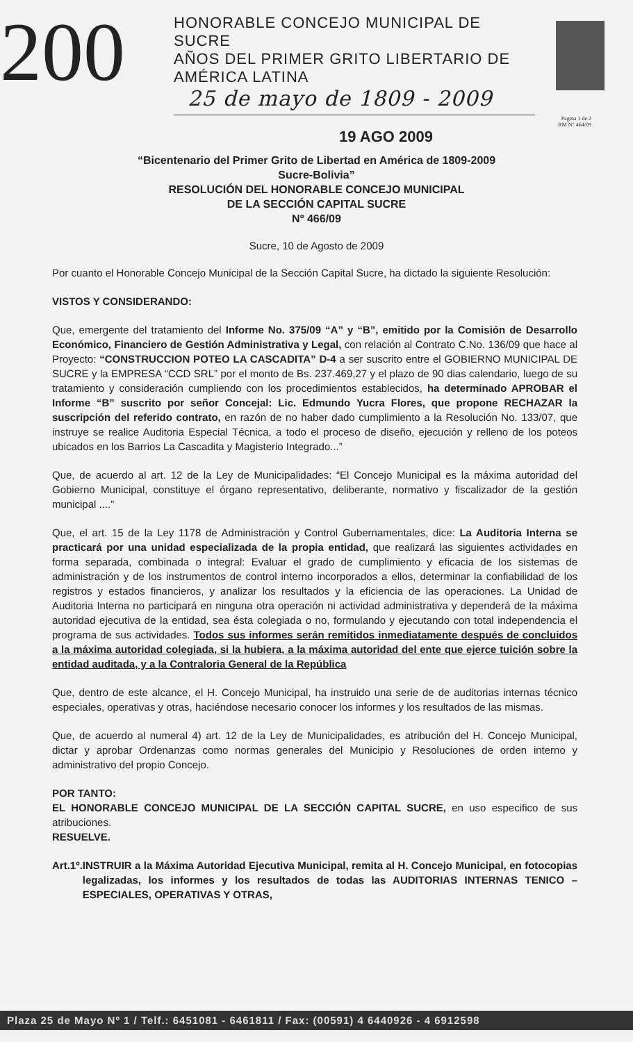200
HONORABLE CONCEJO MUNICIPAL DE SUCRE
AÑOS DEL PRIMER GRITO LIBERTARIO DE AMÉRICA LATINA
25 de mayo de 1809 - 2009
Pagina 1 de 2
RM N° 464/09
19 AGO 2009
“Bicentenario del Primer Grito de Libertad en América de 1809-2009
Sucre-Bolivia”
RESOLUCIÓN DEL HONORABLE CONCEJO MUNICIPAL
DE LA SECCIÓN CAPITAL SUCRE
Nº 466/09
Sucre, 10 de Agosto de 2009
Por cuanto el Honorable Concejo Municipal de la Sección Capital Sucre, ha dictado la siguiente Resolución:
VISTOS Y CONSIDERANDO:
Que, emergente del tratamiento del Informe No. 375/09 “A” y “B”, emitido por la Comisión de Desarrollo Económico, Financiero de Gestión Administrativa y Legal, con relación al Contrato C.No. 136/09 que hace al Proyecto: “CONSTRUCCION POTEO LA CASCADITA” D-4 a ser suscrito entre el GOBIERNO MUNICIPAL DE SUCRE y la EMPRESA “CCD SRL” por el monto de Bs. 237.469,27 y el plazo de 90 dias calendario, luego de su tratamiento y consideración cumpliendo con los procedimientos establecidos, ha determinado APROBAR el Informe “B” suscrito por señor Concejal: Lic. Edmundo Yucra Flores, que propone RECHAZAR la suscripción del referido contrato, en razón de no haber dado cumplimiento a la Resolución No. 133/07, que instruye se realice Auditoria Especial Técnica, a todo el proceso de diseño, ejecución y relleno de los poteos ubicados en los Barrios La Cascadita y Magisterio Integrado...”
Que, de acuerdo al art. 12 de la Ley de Municipalidades: “El Concejo Municipal es la máxima autoridad del Gobierno Municipal, constituye el órgano representativo, deliberante, normativo y fiscalizador de la gestión municipal ....”
Que, el art. 15 de la Ley 1178 de Administración y Control Gubernamentales, dice: La Auditoria Interna se practicará por una unidad especializada de la propia entidad, que realizará las siguientes actividades en forma separada, combinada o integral: Evaluar el grado de cumplimiento y eficacia de los sistemas de administración y de los instrumentos de control interno incorporados a ellos, determinar la confiabilidad de los registros y estados financieros, y analizar los resultados y la eficiencia de las operaciones. La Unidad de Auditoria Interna no participará en ninguna otra operación ni actividad administrativa y dependerá de la máxima autoridad ejecutiva de la entidad, sea ésta colegiada o no, formulando y ejecutando con total independencia el programa de sus actividades. Todos sus informes serán remitidos inmediatamente después de concluidos a la máxima autoridad colegiada, si la hubiera, a la máxima autoridad del ente que ejerce tuición sobre la entidad auditada, y a la Contraloria General de la República
Que, dentro de este alcance, el H. Concejo Municipal, ha instruido una serie de de auditorias internas técnico especiales, operativas y otras, haciéndose necesario conocer los informes y los resultados de las mismas.
Que, de acuerdo al numeral 4) art. 12 de la Ley de Municipalidades, es atribución del H. Concejo Municipal, dictar y aprobar Ordenanzas como normas generales del Municipio y Resoluciones de orden interno y administrativo del propio Concejo.
POR TANTO:
EL HONORABLE CONCEJO MUNICIPAL DE LA SECCIÓN CAPITAL SUCRE, en uso especifico de sus atribuciones.
RESUELVE.
Art.1º. INSTRUIR a la Máxima Autoridad Ejecutiva Municipal, remita al H. Concejo Municipal, en fotocopias legalizadas, los informes y los resultados de todas las AUDITORIAS INTERNAS TENICO – ESPECIALES, OPERATIVAS Y OTRAS,
Plaza 25 de Mayo Nº 1 / Telf.: 6451081 - 6461811 / Fax: (00591) 4 6440926 - 4 6912598